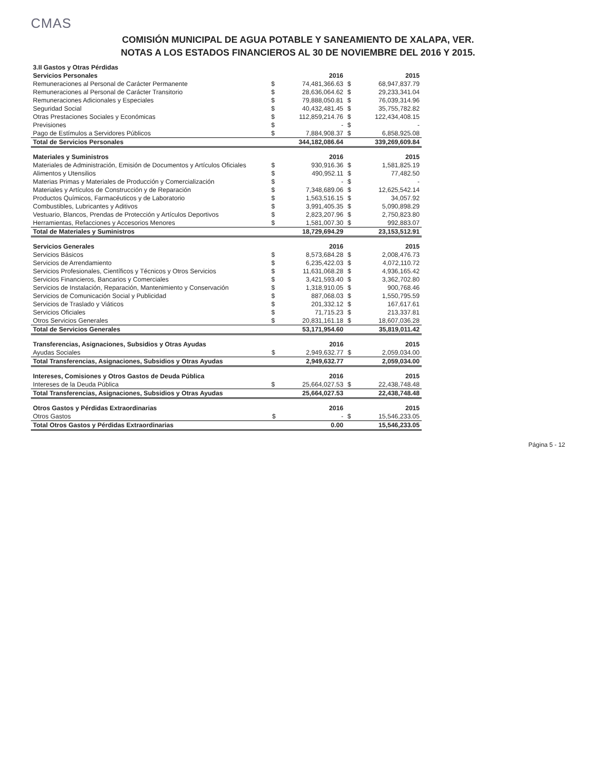CMAS
COMISIÓN MUNICIPAL DE AGUA POTABLE Y SANEAMIENTO DE XALAPA, VER.
NOTAS A LOS ESTADOS FINANCIEROS AL 30 DE NOVIEMBRE DEL 2016 Y 2015.
| 3.II Gastos y Otras Pérdidas | | | | |
| Servicios Personales | | 2016 | | 2015 |
| Remuneraciones al Personal de Carácter Permanente | $ | 74,481,366.63 | $ | 68,947,837.79 |
| Remuneraciones al Personal de Carácter Transitorio | $ | 28,636,064.62 | $ | 29,233,341.04 |
| Remuneraciones Adicionales y Especiales | $ | 79,888,050.81 | $ | 76,039,314.96 |
| Seguridad Social | $ | 40,432,481.45 | $ | 35,755,782.82 |
| Otras Prestaciones Sociales y Económicas | $ | 112,859,214.76 | $ | 122,434,408.15 |
| Previsiones | $ | - | $ | - |
| Pago de Estímulos a Servidores Públicos | $ | 7,884,908.37 | $ | 6,858,925.08 |
| Total de Servicios Personales | | 344,182,086.64 | | 339,269,609.84 |
| Materiales y Suministros | | 2016 | | 2015 |
| Materiales de Administración, Emisión de Documentos y Artículos Oficiales | $ | 930,916.36 | $ | 1,581,825.19 |
| Alimentos y Utensilios | $ | 490,952.11 | $ | 77,482.50 |
| Materias Primas y Materiales de Producción y Comercialización | $ | - | $ | - |
| Materiales y Artículos de Construcción y de Reparación | $ | 7,348,689.06 | $ | 12,625,542.14 |
| Productos Químicos, Farmacéuticos y de Laboratorio | $ | 1,563,516.15 | $ | 34,057.92 |
| Combustibles, Lubricantes y Aditivos | $ | 3,991,405.35 | $ | 5,090,898.29 |
| Vestuario, Blancos, Prendas de Protección y Artículos Deportivos | $ | 2,823,207.96 | $ | 2,750,823.80 |
| Herramientas, Refacciones y Accesorios Menores | $ | 1,581,007.30 | $ | 992,883.07 |
| Total de Materiales y Suministros | | 18,729,694.29 | | 23,153,512.91 |
| Servicios Generales | | 2016 | | 2015 |
| Servicios Básicos | $ | 8,573,684.28 | $ | 2,008,476.73 |
| Servicios de Arrendamiento | $ | 6,235,422.03 | $ | 4,072,110.72 |
| Servicios Profesionales, Científicos y Técnicos y Otros Servicios | $ | 11,631,068.28 | $ | 4,936,165.42 |
| Servicios Financieros, Bancarios y Comerciales | $ | 3,421,593.40 | $ | 3,362,702.80 |
| Servicios de Instalación, Reparación, Mantenimiento y Conservación | $ | 1,318,910.05 | $ | 900,768.46 |
| Servicios de Comunicación Social y Publicidad | $ | 887,068.03 | $ | 1,550,795.59 |
| Servicios de Traslado y Viáticos | $ | 201,332.12 | $ | 167,617.61 |
| Servicios Oficiales | $ | 71,715.23 | $ | 213,337.81 |
| Otros Servicios Generales | $ | 20,831,161.18 | $ | 18,607,036.28 |
| Total de Servicios Generales | | 53,171,954.60 | | 35,819,011.42 |
| Transferencias, Asignaciones, Subsidios y Otras Ayudas | | 2016 | | 2015 |
| Ayudas Sociales | $ | 2,949,632.77 | $ | 2,059,034.00 |
| Total Transferencias, Asignaciones, Subsidios y Otras Ayudas | | 2,949,632.77 | | 2,059,034.00 |
| Intereses, Comisiones y Otros Gastos de Deuda Pública | | 2016 | | 2015 |
| Intereses de la Deuda Pública | $ | 25,664,027.53 | $ | 22,438,748.48 |
| Total Transferencias, Asignaciones, Subsidios y Otras Ayudas | | 25,664,027.53 | | 22,438,748.48 |
| Otros Gastos y Pérdidas Extraordinarias | | 2016 | | 2015 |
| Otros Gastos | $ | - | $ | 15,546,233.05 |
| Total Otros Gastos y Pérdidas Extraordinarias | | 0.00 | | 15,546,233.05 |
Página 5 - 12